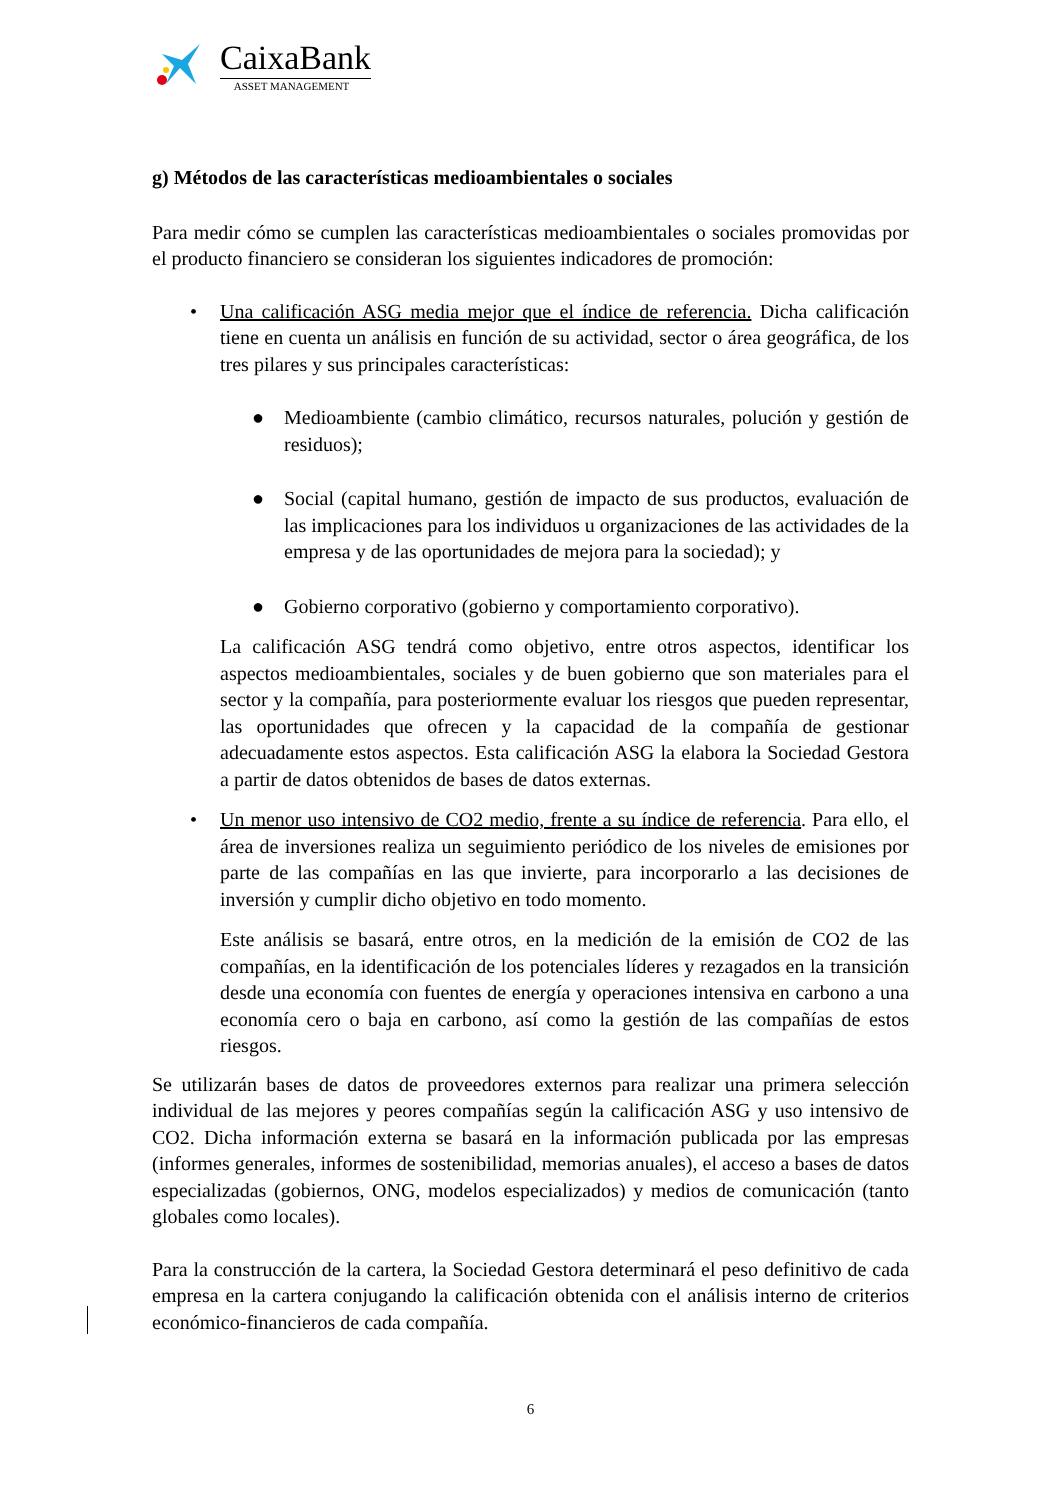CaixaBank
ASSET MANAGEMENT
g) Métodos de las características medioambientales o sociales
Para medir cómo se cumplen las características medioambientales o sociales promovidas por el producto financiero se consideran los siguientes indicadores de promoción:
• Una calificación ASG media mejor que el índice de referencia. Dicha calificación tiene en cuenta un análisis en función de su actividad, sector o área geográfica, de los tres pilares y sus principales características:
● Medioambiente (cambio climático, recursos naturales, polución y gestión de residuos);
● Social (capital humano, gestión de impacto de sus productos, evaluación de las implicaciones para los individuos u organizaciones de las actividades de la empresa y de las oportunidades de mejora para la sociedad); y
● Gobierno corporativo (gobierno y comportamiento corporativo).
La calificación ASG tendrá como objetivo, entre otros aspectos, identificar los aspectos medioambientales, sociales y de buen gobierno que son materiales para el sector y la compañía, para posteriormente evaluar los riesgos que pueden representar, las oportunidades que ofrecen y la capacidad de la compañía de gestionar adecuadamente estos aspectos. Esta calificación ASG la elabora la Sociedad Gestora a partir de datos obtenidos de bases de datos externas.
• Un menor uso intensivo de CO2 medio, frente a su índice de referencia. Para ello, el área de inversiones realiza un seguimiento periódico de los niveles de emisiones por parte de las compañías en las que invierte, para incorporarlo a las decisiones de inversión y cumplir dicho objetivo en todo momento.
Este análisis se basará, entre otros, en la medición de la emisión de CO2 de las compañías, en la identificación de los potenciales líderes y rezagados en la transición desde una economía con fuentes de energía y operaciones intensiva en carbono a una economía cero o baja en carbono, así como la gestión de las compañías de estos riesgos.
Se utilizarán bases de datos de proveedores externos para realizar una primera selección individual de las mejores y peores compañías según la calificación ASG y uso intensivo de CO2. Dicha información externa se basará en la información publicada por las empresas (informes generales, informes de sostenibilidad, memorias anuales), el acceso a bases de datos especializadas (gobiernos, ONG, modelos especializados) y medios de comunicación (tanto globales como locales).
Para la construcción de la cartera, la Sociedad Gestora determinará el peso definitivo de cada empresa en la cartera conjugando la calificación obtenida con el análisis interno de criterios económico-financieros de cada compañía.
6